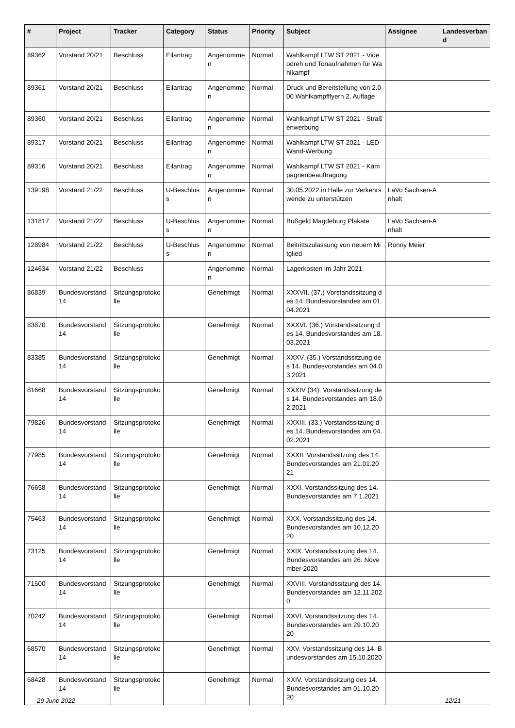| # | Project | Tracker | Category | Status | Priority | Subject | Assignee | Landesverband |
| --- | --- | --- | --- | --- | --- | --- | --- | --- |
| 89362 | Vorstand 20/21 | Beschluss | Eilantrag | Angenommen | Normal | Wahlkampf LTW ST 2021 - Videodreh und Tonaufnahmen für Wahlkampf | | |
| 89361 | Vorstand 20/21 | Beschluss | Eilantrag | Angenommen | Normal | Druck und Bereitstellung von 2.000 Wahlkampfflyern 2. Auflage | | |
| 89360 | Vorstand 20/21 | Beschluss | Eilantrag | Angenommen | Normal | Wahlkampf LTW ST 2021 - Straßenwerbung | | |
| 89317 | Vorstand 20/21 | Beschluss | Eilantrag | Angenommen | Normal | Wahlkampf LTW ST 2021 - LED-Wand-Werbung | | |
| 89316 | Vorstand 20/21 | Beschluss | Eilantrag | Angenommen | Normal | Wahlkampf LTW ST 2021 - Kampagnenbeauftragung | | |
| 139198 | Vorstand 21/22 | Beschluss | U-Beschluss | Angenommen | Normal | 30.05.2022 in Halle zur Verkehrswende zu unterstützen | LaVo Sachsen-Anhalt | |
| 131817 | Vorstand 21/22 | Beschluss | U-Beschluss | Angenommen | Normal | Bußgeld Magdeburg Plakate | LaVo Sachsen-Anhalt | |
| 128984 | Vorstand 21/22 | Beschluss | U-Beschluss | Angenommen | Normal | Beitrittszulassung von neuem Mitglied | Ronny Meier | |
| 124634 | Vorstand 21/22 | Beschluss | | Angenommen | Normal | Lagerkosten im Jahr 2021 | | |
| 86839 | Bundesvorstand 14 | Sitzungsprotokolle | | Genehmigt | Normal | XXXVII. (37.) Vorstandssitzung des 14. Bundesvorstandes am 01.04.2021 | | |
| 83870 | Bundesvorstand 14 | Sitzungsprotokolle | | Genehmigt | Normal | XXXVI. (36.) Vorstandssitzung des 14. Bundesvorstandes am 18.03.2021 | | |
| 83385 | Bundesvorstand 14 | Sitzungsprotokolle | | Genehmigt | Normal | XXXV. (35.) Vorstandssitzung des 14. Bundesvorstandes am 04.03.2021 | | |
| 81668 | Bundesvorstand 14 | Sitzungsprotokolle | | Genehmigt | Normal | XXXIV (34). Vorstandssitzung des 14. Bundesvorstandes am 18.02.2021 | | |
| 79826 | Bundesvorstand 14 | Sitzungsprotokolle | | Genehmigt | Normal | XXXIII. (33.) Vorstandssitzung des 14. Bundesvorstandes am 04.02.2021 | | |
| 77985 | Bundesvorstand 14 | Sitzungsprotokolle | | Genehmigt | Normal | XXXII. Vorstandssitzung des 14. Bundesvorstandes am 21.01.2021 | | |
| 76658 | Bundesvorstand 14 | Sitzungsprotokolle | | Genehmigt | Normal | XXXI. Vorstandssitzung des 14. Bundesvorstandes am 7.1.2021 | | |
| 75463 | Bundesvorstand 14 | Sitzungsprotokolle | | Genehmigt | Normal | XXX. Vorstandssitzung des 14. Bundesvorstandes am 10.12.2020 | | |
| 73125 | Bundesvorstand 14 | Sitzungsprotokolle | | Genehmigt | Normal | XXIX. Vorstandssitzung des 14. Bundesvorstandes am 26. November 2020 | | |
| 71500 | Bundesvorstand 14 | Sitzungsprotokolle | | Genehmigt | Normal | XXVIII. Vorstandssitzung des 14. Bundesvorstandes am 12.11.2020 | | |
| 70242 | Bundesvorstand 14 | Sitzungsprotokolle | | Genehmigt | Normal | XXVI. Vorstandssitzung des 14. Bundesvorstandes am 29.10.2020 | | |
| 68570 | Bundesvorstand 14 | Sitzungsprotokolle | | Genehmigt | Normal | XXV. Vorstandssitzung des 14. Bundesvorstandes am 15.10.2020 | | |
| 68428 | Bundesvorstand 14 | Sitzungsprotokolle | | Genehmigt | Normal | XXIV. Vorstandssitzung des 14. Bundesvorstandes am 01.10.2020 | | |
29 June 2022 12/21